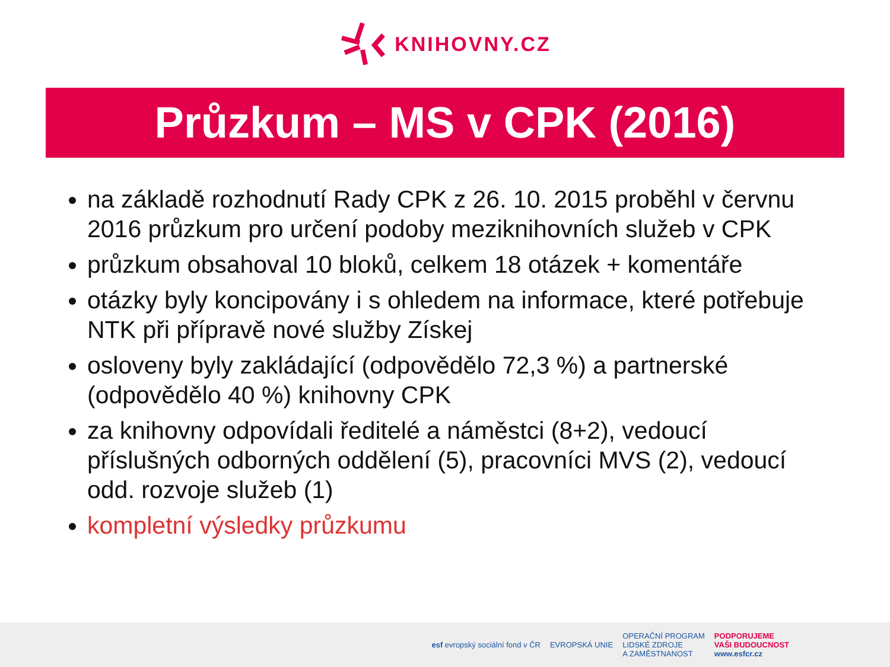KNIHOVNY.CZ
Průzkum – MS v CPK (2016)
na základě rozhodnutí Rady CPK z 26. 10. 2015 proběhl v červnu 2016 průzkum pro určení podoby meziknihovních služeb v CPK
průzkum obsahoval 10 bloků, celkem 18 otázek + komentáře
otázky byly koncipovány i s ohledem na informace, které potřebuje NTK při přípravě nové služby Získej
osloveny byly zakládající (odpovědělo 72,3 %) a partnerské (odpovědělo 40 %) knihovny CPK
za knihovny odpovídali ředitelé a náměstci (8+2), vedoucí příslušných odborných oddělení (5), pracovníci MVS (2), vedoucí odd. rozvoje služeb (1)
kompletní výsledky průzkumu
esf evropský sociální fond v ČR
EVROPSKÁ UNIE
OPERAČNÍ PROGRAM
LIDSKÉ ZDROJE
A ZAMĚSTNANOST
PODPORUJEME
VAŠI BUDOUCNOST
www.esfcr.cz